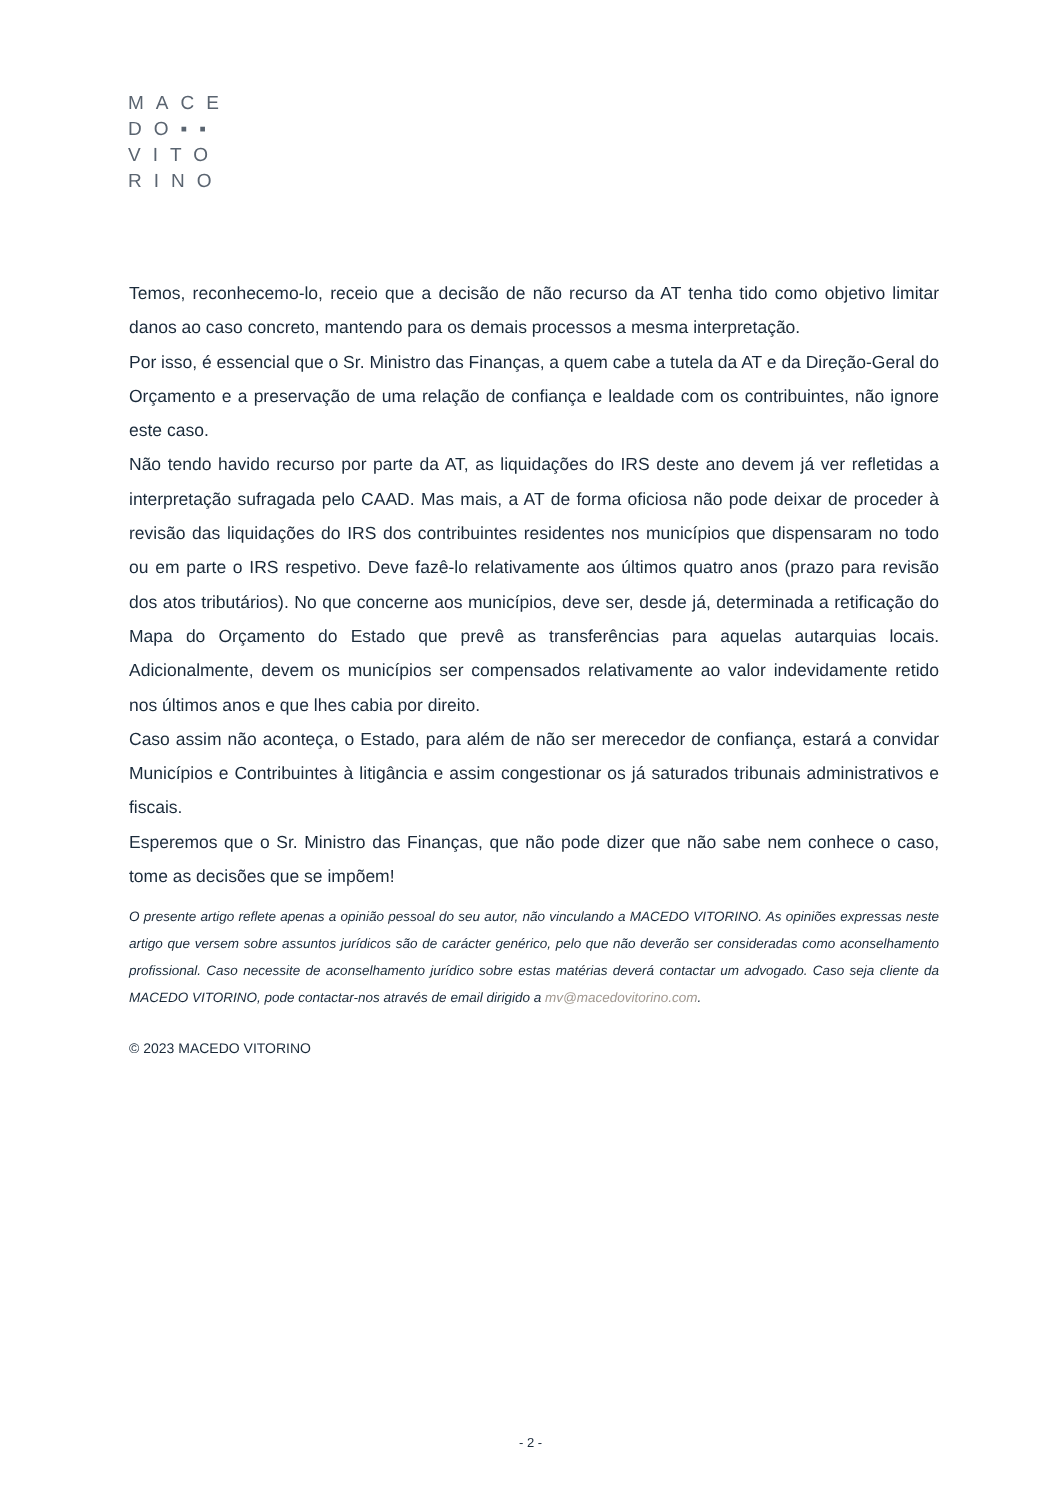MACE
DO▪▪
VITO
RINO
Temos, reconhecemo-lo, receio que a decisão de não recurso da AT tenha tido como objetivo limitar danos ao caso concreto, mantendo para os demais processos a mesma interpretação.
Por isso, é essencial que o Sr. Ministro das Finanças, a quem cabe a tutela da AT e da Direção-Geral do Orçamento e a preservação de uma relação de confiança e lealdade com os contribuintes, não ignore este caso.
Não tendo havido recurso por parte da AT, as liquidações do IRS deste ano devem já ver refletidas a interpretação sufragada pelo CAAD. Mas mais, a AT de forma oficiosa não pode deixar de proceder à revisão das liquidações do IRS dos contribuintes residentes nos municípios que dispensaram no todo ou em parte o IRS respetivo. Deve fazê-lo relativamente aos últimos quatro anos (prazo para revisão dos atos tributários). No que concerne aos municípios, deve ser, desde já, determinada a retificação do Mapa do Orçamento do Estado que prevê as transferências para aquelas autarquias locais. Adicionalmente, devem os municípios ser compensados relativamente ao valor indevidamente retido nos últimos anos e que lhes cabia por direito.
Caso assim não aconteça, o Estado, para além de não ser merecedor de confiança, estará a convidar Municípios e Contribuintes à litigância e assim congestionar os já saturados tribunais administrativos e fiscais.
Esperemos que o Sr. Ministro das Finanças, que não pode dizer que não sabe nem conhece o caso, tome as decisões que se impõem!
O presente artigo reflete apenas a opinião pessoal do seu autor, não vinculando a MACEDO VITORINO. As opiniões expressas neste artigo que versem sobre assuntos jurídicos são de carácter genérico, pelo que não deverão ser consideradas como aconselhamento profissional. Caso necessite de aconselhamento jurídico sobre estas matérias deverá contactar um advogado. Caso seja cliente da MACEDO VITORINO, pode contactar-nos através de email dirigido a mv@macedovitorino.com.
© 2023 MACEDO VITORINO
- 2 -